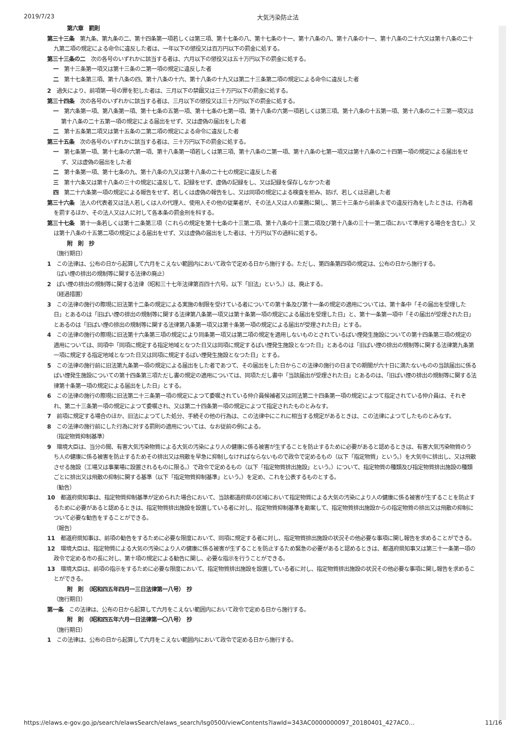2019/7/23 大気汚染防止法
第六章　罰則
第三十三条　第九条、第九条の二、第十四条第一項若しくは第三項、第十七条の八、第十七条の十一、第十八条の八、第十八条の十一、第十八条の二十六又は第十八条の二十九第二項の規定による命令に違反した者は、一年以下の懲役又は百万円以下の罰金に処する。
第三十三条の二　次の各号のいずれかに該当する者は、六月以下の懲役又は五十万円以下の罰金に処する。
一　第十三条第一項又は第十三条の二第一項の規定に違反した者
二　第十七条第三項、第十八条の四、第十八条の十六、第十八条の十九又は第二十三条第二項の規定による命令に違反した者
2　過失により、前項第一号の罪を犯した者は、三月以下の禁錮又は三十万円以下の罰金に処する。
第三十四条　次の各号のいずれかに該当する者は、三月以下の懲役又は三十万円以下の罰金に処する。
一　第六条第一項、第八条第一項、第十七条の五第一項、第十七条の七第一項、第十八条の六第一項若しくは第三項、第十八条の十五第一項、第十八条の二十三第一項又は第十八条の二十五第一項の規定による届出をせず、又は虚偽の届出をした者
二　第十五条第二項又は第十五条の二第二項の規定による命令に違反した者
第三十五条　次の各号のいずれかに該当する者は、三十万円以下の罰金に処する。
一　第七条第一項、第十七条の六第一項、第十八条第一項若しくは第三項、第十八条の二第一項、第十八条の七第一項又は第十八条の二十四第一項の規定による届出をせず、又は虚偽の届出をした者
二　第十条第一項、第十七条の九、第十八条の九又は第十八条の二十七の規定に違反した者
三　第十六条又は第十八条の三十の規定に違反して、記録をせず、虚偽の記録をし、又は記録を保存しなかつた者
四　第二十六条第一項の規定による報告をせず、若しくは虚偽の報告をし、又は同項の規定による検査を拒み、妨げ、若しくは忌避した者
第三十六条　法人の代表者又は法人若しくは人の代理人、使用人その他の従業者が、その法人又は人の業務に関し、第三十三条から前条までの違反行為をしたときは、行為者を罰するほか、その法人又は人に対して各本条の罰金刑を科する。
第三十七条　第十一条若しくは第十二条第三項（これらの規定を第十七条の十三第二項、第十八条の十三第二項及び第十八条の三十一第二項において準用する場合を含む。）又は第十八条の十五第二項の規定による届出をせず、又は虚偽の届出をした者は、十万円以下の過料に処する。
附　則　抄
（施行期日）
1　この法律は、公布の日から起算して六月をこえない範囲内において政令で定める日から施行する。ただし、第四条第四項の規定は、公布の日から施行する。
（ばい煙の排出の規制等に関する法律の廃止）
2　ばい煙の排出の規制等に関する法律（昭和三十七年法律第百四十六号。以下「旧法」という。）は、廃止する。
（経過措置）
3　この法律の施行の際現に旧法第十二条の規定による実施の制限を受けている者についての第十条及び第十一条の規定の適用については、第十条中「その届出を受理した日」とあるのは「旧ばい煙の排出の規制等に関する法律第八条第一項又は第十条第一項の規定による届出を受理した日」と、第十一条第一項中「その届出が受理された日」とあるのは「旧ばい煙の排出の規制等に関する法律第八条第一項又は第十条第一項の規定による届出が受理された日」とする。
4　この法律の施行の際現に旧法第十六条第三項の規定により同条第一項又は第二項の規定を適用しないものとされているばい煙発生施設についての第十四条第三項の規定の適用については、同項中「同項に規定する指定地域となつた日又は同項に規定するばい煙発生施設となつた日」とあるのは「旧ばい煙の排出の規制等に関する法律第九条第一項に規定する指定地域となつた日又は同項に規定するばい煙発生施設となつた日」とする。
5　この法律の施行前に旧法第九条第一項の規定による届出をした者であつて、その届出をした日からこの法律の施行の日までの期間が六十日に満たないものの当該届出に係るばい煙発生施設についての第十四条第三項ただし書の規定の適用については、同項ただし書中「当該届出が受理された日」とあるのは、「旧ばい煙の排出の規制等に関する法律第十条第一項の規定による届出をした日」とする。
6　この法律の施行の際現に旧法第二十三条第一項の規定によつて委嘱されている仲介員候補者又は同法第二十四条第一項の規定によつて指定されている仲介員は、それぞれ、第二十三条第一項の規定によつて委嘱され、又は第二十四条第一項の規定によつて指定されたものとみなす。
7　前項に規定する場合のほか、旧法によつてした処分、手続その他の行為は、この法律中にこれに相当する規定があるときは、この法律によつてしたものとみなす。
8　この法律の施行前にした行為に対する罰則の適用については、なお従前の例による。
（指定物質抑制基準）
9　環境大臣は、当分の間、有害大気汚染物質による大気の汚染により人の健康に係る被害が生ずることを防止するために必要があると認めるときは、有害大気汚染物質のうち人の健康に係る被害を防止するためその排出又は飛散を早急に抑制しなければならないもので政令で定めるもの（以下「指定物質」という。）を大気中に排出し、又は飛散させる施設（工場又は事業場に設置されるものに限る。）で政令で定めるもの（以下「指定物質排出施設」という。）について、指定物質の種類及び指定物質排出施設の種類ごとに排出又は飛散の抑制に関する基準（以下「指定物質抑制基準」という。）を定め、これを公表するものとする。
（勧告）
10　都道府県知事は、指定物質抑制基準が定められた場合において、当該都道府県の区域において指定物質による大気の汚染により人の健康に係る被害が生ずることを防止するために必要があると認めるときは、指定物質排出施設を設置している者に対し、指定物質抑制基準を勘案して、指定物質排出施設からの指定物質の排出又は飛散の抑制について必要な勧告をすることができる。
（報告）
11　都道府県知事は、前項の勧告をするために必要な限度において、同項に規定する者に対し、指定物質排出施設の状況その他必要な事項に関し報告を求めることができる。
12　環境大臣は、指定物質による大気の汚染により人の健康に係る被害が生ずることを防止するため緊急の必要があると認めるときは、都道府県知事又は第三十一条第一項の政令で定める市の長に対し、第十項の規定による勧告に関し、必要な指示を行うことができる。
13　環境大臣は、前項の指示をするために必要な限度において、指定物質排出施設を設置している者に対し、指定物質排出施設の状況その他必要な事項に関し報告を求めることができる。
附　則　（昭和四五年四月一三日法律第一八号）　抄
（施行期日）
第一条　この法律は、公布の日から起算して六月をこえない範囲内において政令で定める日から施行する。
附　則　（昭和四五年六月一日法律第一〇八号）　抄
（施行期日）
1　この法律は、公布の日から起算して六月をこえない範囲内において政令で定める日から施行する。
https://elaws.e-gov.go.jp/search/elawsSearch/elaws_search/lsg0500/viewContents?lawId=343AC0000000097_20180401_427AC0… 11/16